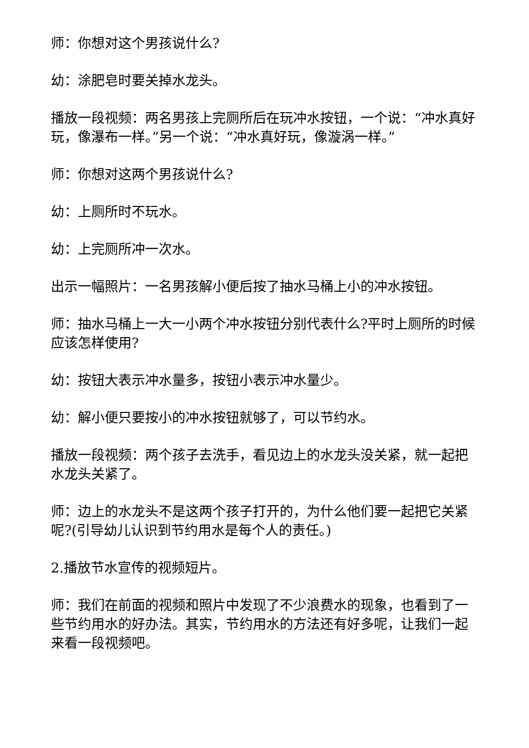师：你想对这个男孩说什么?
幼：涂肥皂时要关掉水龙头。
播放一段视频：两名男孩上完厕所后在玩冲水按钮，一个说：“冲水真好玩，像瀑布一样。”另一个说：“冲水真好玩，像漩涡一样。”
师：你想对这两个男孩说什么?
幼：上厕所时不玩水。
幼：上完厕所冲一次水。
出示一幅照片：一名男孩解小便后按了抽水马桶上小的冲水按钮。
师：抽水马桶上一大一小两个冲水按钮分别代表什么?平时上厕所的时候应该怎样使用?
幼：按钮大表示冲水量多，按钮小表示冲水量少。
幼：解小便只要按小的冲水按钮就够了，可以节约水。
播放一段视频：两个孩子去洗手，看见边上的水龙头没关紧，就一起把水龙头关紧了。
师：边上的水龙头不是这两个孩子打开的，为什么他们要一起把它关紧呢?(引导幼儿认识到节约用水是每个人的责任。)
2.播放节水宣传的视频短片。
师：我们在前面的视频和照片中发现了不少浪费水的现象，也看到了一些节约用水的好办法。其实，节约用水的方法还有好多呢，让我们一起来看一段视频吧。